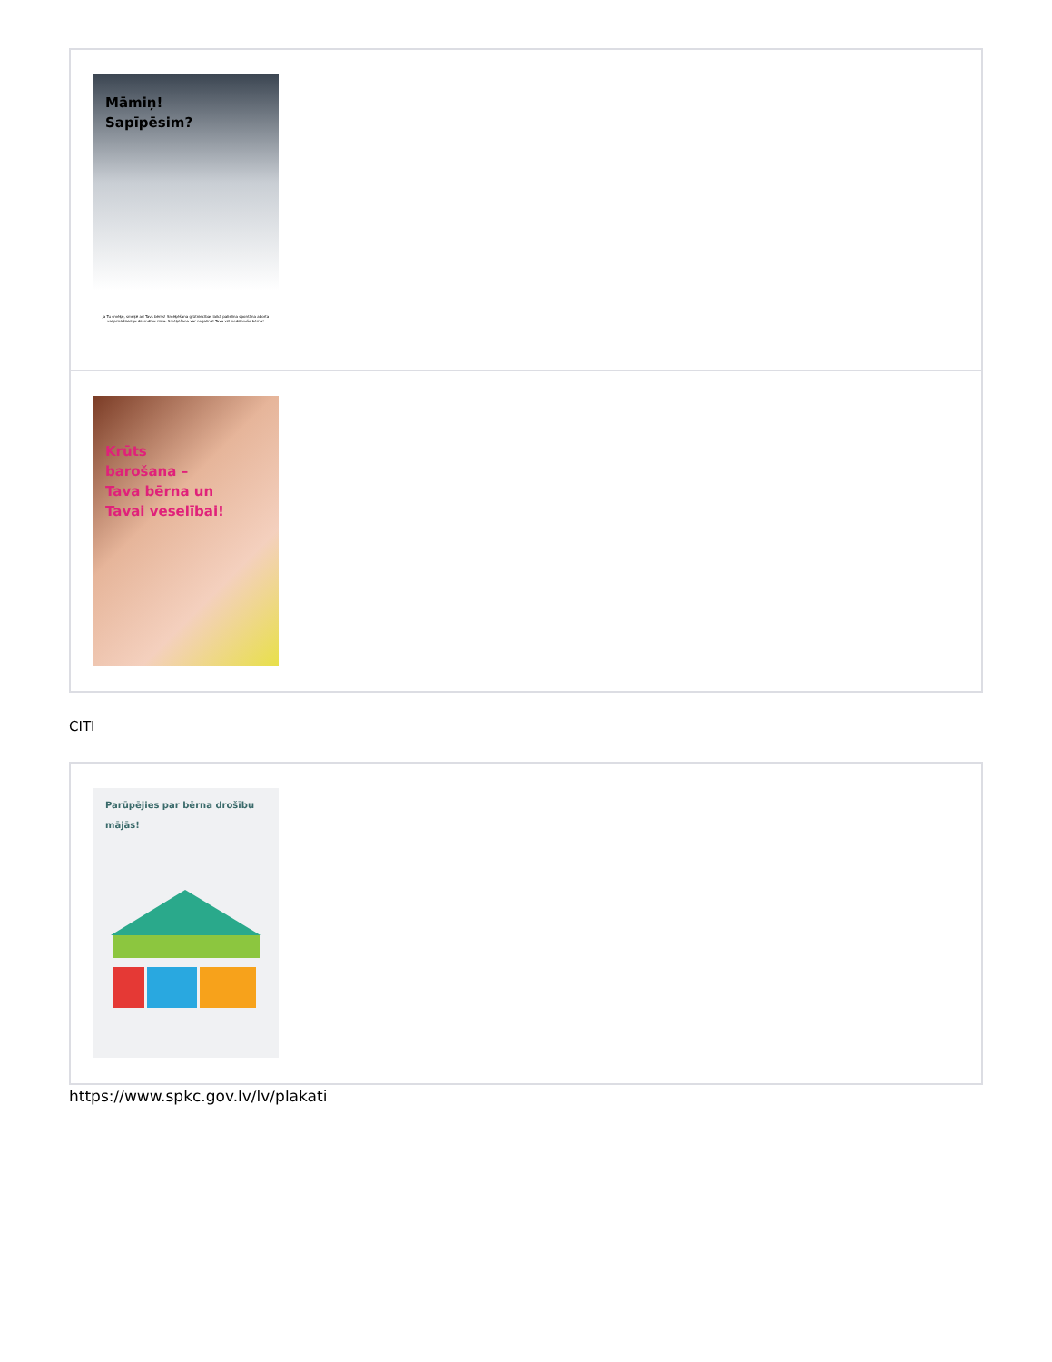| Māmiņ! Sapīpēsim? Ja Tu smēķē, smēķē arī Tavs bērns! Smēķēšana grūtniecības laikā palielina spontāna aborta vai priekšlaicīgu dzemdību risku. Smēķēšana var nogalināt Tavu vēl nedzimušo bērnu! |
| Krūts barošana – Tava bērna un Tavai veselībai! |
CITI
| Parūpējies par bērna drošību mājās! |
https://www.spkc.gov.lv/lv/plakati